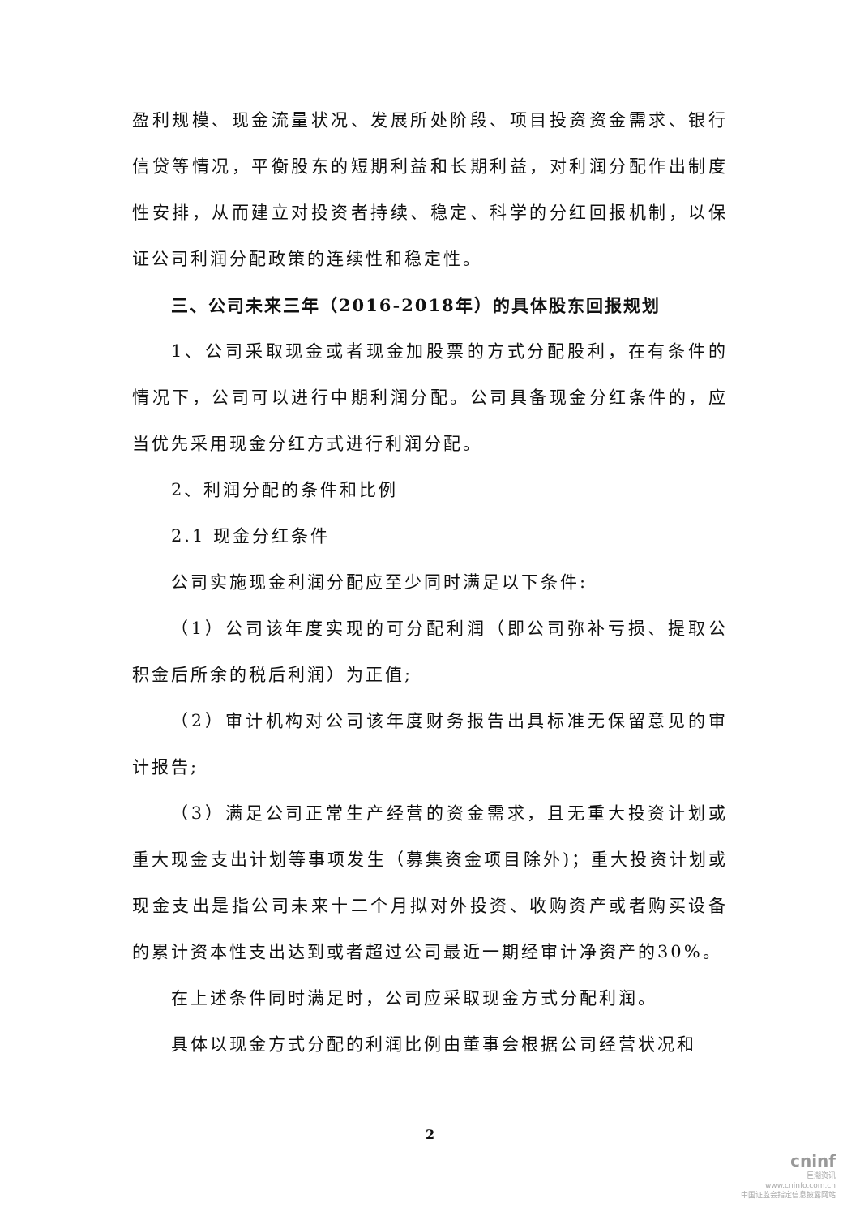盈利规模、现金流量状况、发展所处阶段、项目投资资金需求、银行信贷等情况，平衡股东的短期利益和长期利益，对利润分配作出制度性安排，从而建立对投资者持续、稳定、科学的分红回报机制，以保证公司利润分配政策的连续性和稳定性。
三、公司未来三年（2016-2018年）的具体股东回报规划
1、公司采取现金或者现金加股票的方式分配股利，在有条件的情况下，公司可以进行中期利润分配。公司具备现金分红条件的，应当优先采用现金分红方式进行利润分配。
2、利润分配的条件和比例
2.1 现金分红条件
公司实施现金利润分配应至少同时满足以下条件:
（1）公司该年度实现的可分配利润（即公司弥补亏损、提取公积金后所余的税后利润）为正值;
（2）审计机构对公司该年度财务报告出具标准无保留意见的审计报告;
（3）满足公司正常生产经营的资金需求，且无重大投资计划或重大现金支出计划等事项发生（募集资金项目除外)；重大投资计划或现金支出是指公司未来十二个月拟对外投资、收购资产或者购买设备的累计资本性支出达到或者超过公司最近一期经审计净资产的30%。
在上述条件同时满足时，公司应采取现金方式分配利润。
具体以现金方式分配的利润比例由董事会根据公司经营状况和
2
cninf
巨潮资讯
www.cninfo.com.cn
中国证监会指定信息披露网站